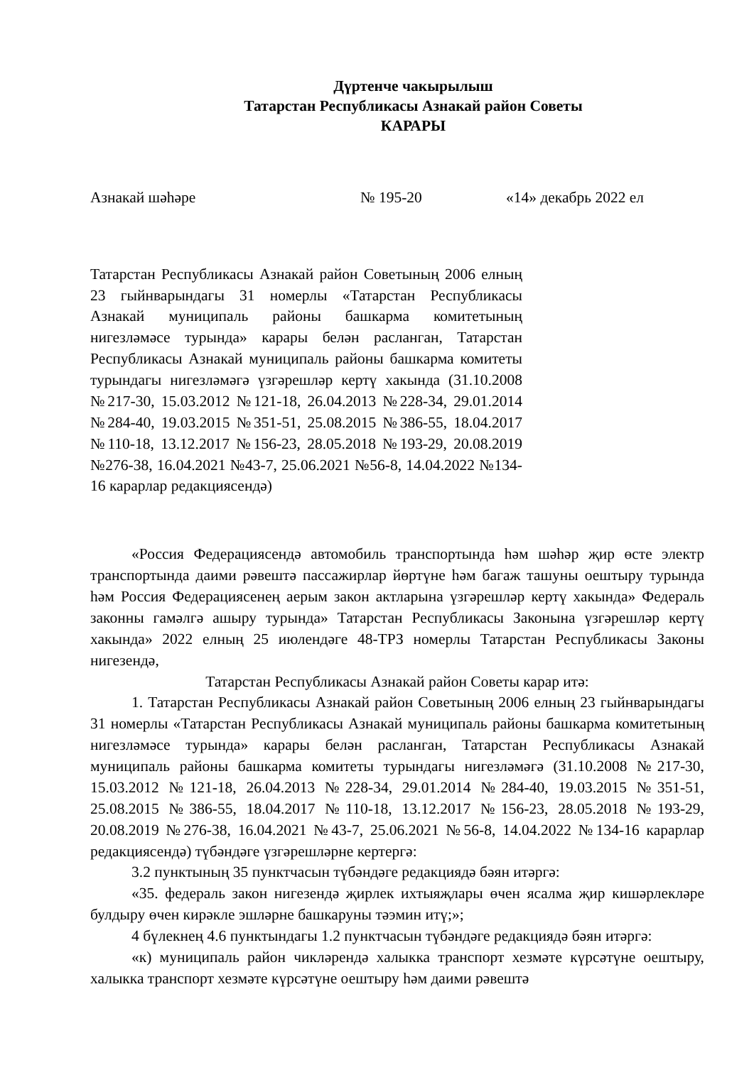Дүртенче чакырылыш
Татарстан Республикасы Азнакай район Советы
КАРАРЫ
Азнакай шәһәре № 195-20 «14» декабрь 2022 ел
Татарстан Республикасы Азнакай район Советының 2006 елның 23 гыйнварындагы 31 номерлы «Татарстан Республикасы Азнакай муниципаль районы башкарма комитетының нигезләмәсе турында» карары белән расланган, Татарстан Республикасы Азнакай муниципаль районы башкарма комитеты турындагы нигезләмәгә үзгәрешләр кертү хакында (31.10.2008 №217-30, 15.03.2012 №121-18, 26.04.2013 №228-34, 29.01.2014 №284-40, 19.03.2015 №351-51, 25.08.2015 №386-55, 18.04.2017 №110-18, 13.12.2017 №156-23, 28.05.2018 №193-29, 20.08.2019 №276-38, 16.04.2021 №43-7, 25.06.2021 №56-8, 14.04.2022 №134-16 карарлар редакциясендә)
«Россия Федерациясендә автомобиль транспортында һәм шәһәр җир өсте электр транспортында даими рәвештә пассажирлар йөртүне һәм багаж ташуны оештыру турында һәм Россия Федерациясенең аерым закон актларына үзгәрешләр кертү хакында» Федераль законны гамәлгә ашыру турында» Татарстан Республикасы Законына үзгәрешләр кертү хакында» 2022 елның 25 июлендәге 48-ТРЗ номерлы Татарстан Республикасы Законы нигезендә,
Татарстан Республикасы Азнакай район Советы карар итә:
1. Татарстан Республикасы Азнакай район Советының 2006 елның 23 гыйнварындагы 31 номерлы «Татарстан Республикасы Азнакай муниципаль районы башкарма комитетының нигезләмәсе турында» карары белән расланган, Татарстан Республикасы Азнакай муниципаль районы башкарма комитеты турындагы нигезләмәгә (31.10.2008 №217-30, 15.03.2012 №121-18, 26.04.2013 №228-34, 29.01.2014 №284-40, 19.03.2015 №351-51, 25.08.2015 №386-55, 18.04.2017 №110-18, 13.12.2017 №156-23, 28.05.2018 №193-29, 20.08.2019 №276-38, 16.04.2021 №43-7, 25.06.2021 №56-8, 14.04.2022 №134-16 карарлар редакциясендә) түбәндәге үзгәрешләрне кертергә:
3.2 пунктының 35 пунктчасын түбәндәге редакциядә бәян итәргә:
«35. федераль закон нигезендә җирлек ихтыяҗлары өчен ясалма җир кишәрлекләре булдыру өчен кирәкле эшләрне башкаруны тәэмин итү;»;
4 бүлекнең 4.6 пунктындагы 1.2 пунктчасын түбәндәге редакциядә бәян итәргә:
«к) муниципаль район чикләрендә халыкка транспорт хезмәте күрсәтүне оештыру, халыкка транспорт хезмәте күрсәтүне оештыру һәм даими рәвештә